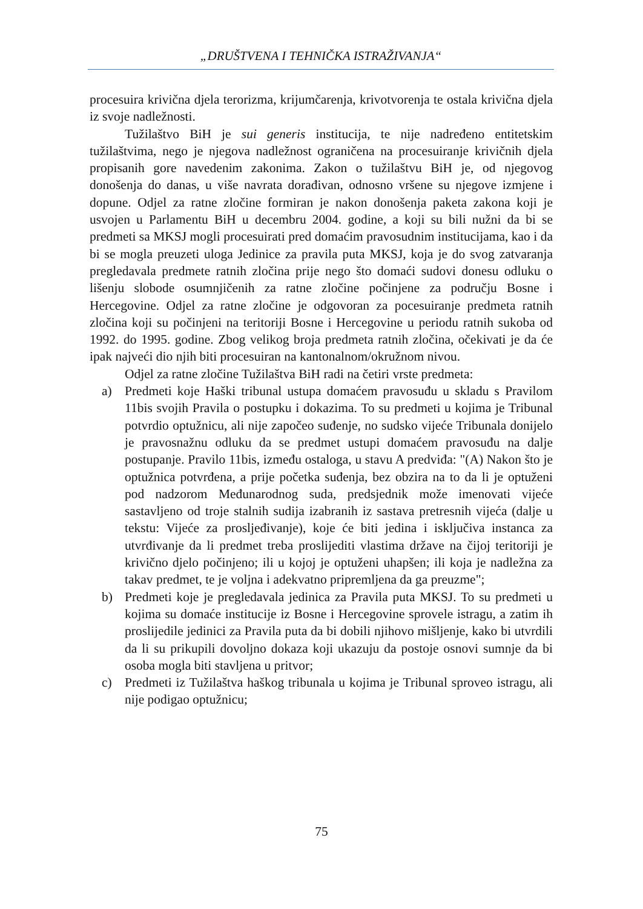„DRUŠTVENA I TEHNIČKA ISTRAŽIVANJA“
procesuira krivična djela terorizma, krijumčarenja, krivotvorenja te ostala krivična djela iz svoje nadležnosti.
Tužilaštvo BiH je sui generis institucija, te nije nadređeno entitetskim tužilaštvima, nego je njegova nadležnost ograničena na procesuiranje krivičnih djela propisanih gore navedenim zakonima. Zakon o tužilaštvu BiH je, od njegovog donošenja do danas, u više navrata dorađivan, odnosno vršene su njegove izmjene i dopune. Odjel za ratne zločine formiran je nakon donošenja paketa zakona koji je usvojen u Parlamentu BiH u decembru 2004. godine, a koji su bili nužni da bi se predmeti sa MKSJ mogli procesuirati pred domaćim pravosudnim institucijama, kao i da bi se mogla preuzeti uloga Jedinice za pravila puta MKSJ, koja je do svog zatvaranja pregledavala predmete ratnih zločina prije nego što domaći sudovi donesu odluku o lišenju slobode osumnjičenih za ratne zločine počinjene za području Bosne i Hercegovine. Odjel za ratne zločine je odgovoran za pocesuiranje predmeta ratnih zločina koji su počinjeni na teritoriji Bosne i Hercegovine u periodu ratnih sukoba od 1992. do 1995. godine. Zbog velikog broja predmeta ratnih zločina, očekivati je da će ipak najveći dio njih biti procesuiran na kantonalnom/okružnom nivou.
Odjel za ratne zločine Tužilaštva BiH radi na četiri vrste predmeta:
a) Predmeti koje Haški tribunal ustupa domaćem pravosuđu u skladu s Pravilom 11bis svojih Pravila o postupku i dokazima. To su predmeti u kojima je Tribunal potvrdio optužnicu, ali nije započeo suđenje, no sudsko vijeće Tribunala donijelo je pravosnažnu odluku da se predmet ustupi domaćem pravosuđu na dalje postupanje. Pravilo 11bis, između ostaloga, u stavu A predviđa: "(A) Nakon što je optužnica potvrđena, a prije početka suđenja, bez obzira na to da li je optuženi pod nadzorom Međunarodnog suda, predsjednik može imenovati vijeće sastavljeno od troje stalnih sudija izabranih iz sastava pretresnih vijeća (dalje u tekstu: Vijeće za prosljeđivanje), koje će biti jedina i isključiva instanca za utvrđivanje da li predmet treba proslijediti vlastima države na čijoj teritoriji je krivično djelo počinjeno; ili u kojoj je optuženi uhapšen; ili koja je nadležna za takav predmet, te je voljna i adekvatno pripremljena da ga preuzme";
b) Predmeti koje je pregledavala jedinica za Pravila puta MKSJ. To su predmeti u kojima su domaće institucije iz Bosne i Hercegovine sprovele istragu, a zatim ih proslijedile jedinici za Pravila puta da bi dobili njihovo mišljenje, kako bi utvrdili da li su prikupili dovoljno dokaza koji ukazuju da postoje osnovi sumnje da bi osoba mogla biti stavljena u pritvor;
c) Predmeti iz Tužilaštva haškog tribunala u kojima je Tribunal sproveo istragu, ali nije podigao optužnicu;
75